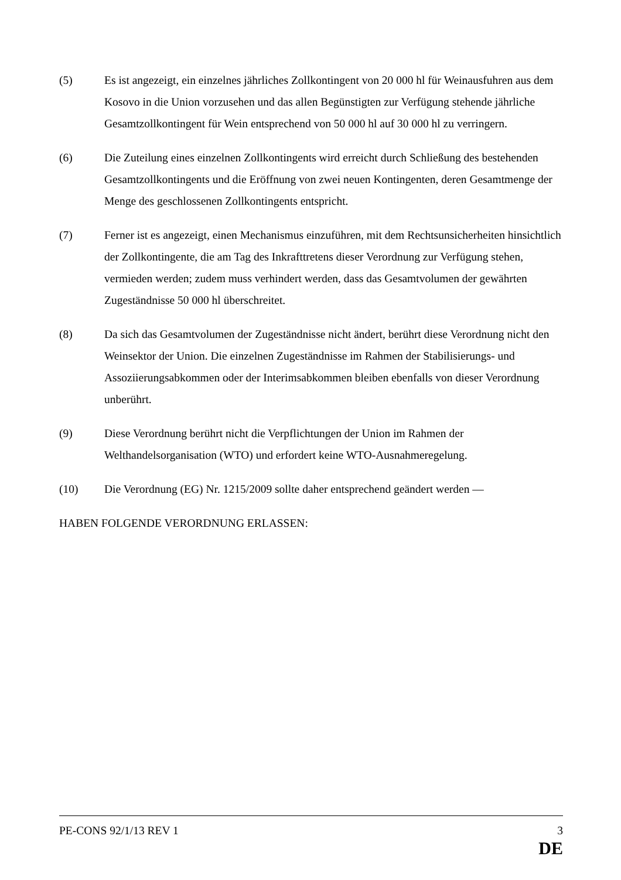(5) Es ist angezeigt, ein einzelnes jährliches Zollkontingent von 20 000 hl für Weinausfuhren aus dem Kosovo in die Union vorzusehen und das allen Begünstigten zur Verfügung stehende jährliche Gesamtzollkontingent für Wein entsprechend von 50 000 hl auf 30 000 hl zu verringern.
(6) Die Zuteilung eines einzelnen Zollkontingents wird erreicht durch Schließung des bestehenden Gesamtzollkontingents und die Eröffnung von zwei neuen Kontingenten, deren Gesamtmenge der Menge des geschlossenen Zollkontingents entspricht.
(7) Ferner ist es angezeigt, einen Mechanismus einzuführen, mit dem Rechtsunsicherheiten hinsichtlich der Zollkontingente, die am Tag des Inkrafttretens dieser Verordnung zur Verfügung stehen, vermieden werden; zudem muss verhindert werden, dass das Gesamtvolumen der gewährten Zugeständnisse 50 000 hl überschreitet.
(8) Da sich das Gesamtvolumen der Zugeständnisse nicht ändert, berührt diese Verordnung nicht den Weinsektor der Union. Die einzelnen Zugeständnisse im Rahmen der Stabilisierungs- und Assoziierungsabkommen oder der Interimsabkommen bleiben ebenfalls von dieser Verordnung unberührt.
(9) Diese Verordnung berührt nicht die Verpflichtungen der Union im Rahmen der Welthandelsorganisation (WTO) und erfordert keine WTO-Ausnahmeregelung.
(10) Die Verordnung (EG) Nr. 1215/2009 sollte daher entsprechend geändert werden —
HABEN FOLGENDE VERORDNUNG ERLASSEN:
PE-CONS 92/1/13 REV 1 3
DE